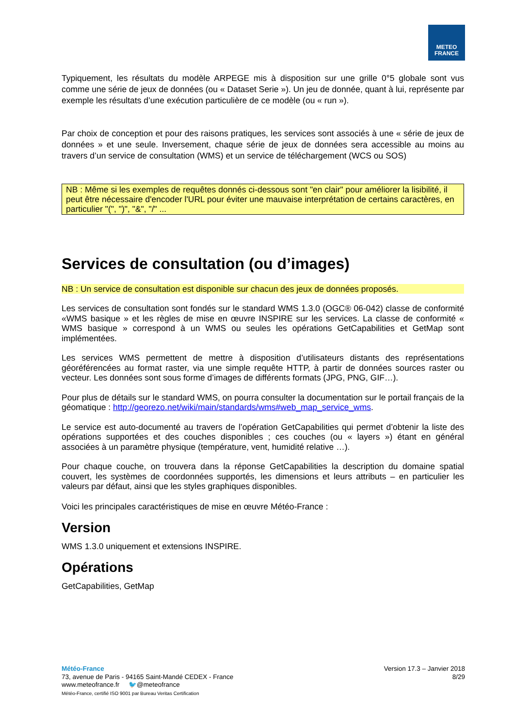METEO
FRANCE
Typiquement, les résultats du modèle ARPEGE mis à disposition sur une grille 0°5 globale sont vus comme une série de jeux de données (ou « Dataset Serie »). Un jeu de donnée, quant à lui, représente par exemple les résultats d’une exécution particulière de ce modèle (ou « run »).
Par choix de conception et pour des raisons pratiques, les services sont associés à une « série de jeux de données » et une seule. Inversement, chaque série de jeux de données sera accessible au moins au travers d’un service de consultation (WMS) et un service de téléchargement (WCS ou SOS)
NB : Même si les exemples de requêtes donnés ci-dessous sont "en clair" pour améliorer la lisibilité, il peut être nécessaire d'encoder l'URL pour éviter une mauvaise interprétation de certains caractères, en particulier "(", ")", "&", "/" ...
Services de consultation (ou d’images)
NB : Un service de consultation est disponible sur chacun des jeux de données proposés.
Les services de consultation sont fondés sur le standard WMS 1.3.0 (OGC® 06-042) classe de conformité «WMS basique » et les règles de mise en œuvre INSPIRE sur les services. La classe de conformité « WMS basique » correspond à un WMS ou seules les opérations GetCapabilities et GetMap sont implémentées.
Les services WMS permettent de mettre à disposition d’utilisateurs distants des représentations géoréférencées au format raster, via une simple requête HTTP, à partir de données sources raster ou vecteur. Les données sont sous forme d’images de différents formats (JPG, PNG, GIF…).
Pour plus de détails sur le standard WMS, on pourra consulter la documentation sur le portail français de la géomatique : http://georezo.net/wiki/main/standards/wms#web_map_service_wms.
Le service est auto-documenté au travers de l’opération GetCapabilities qui permet d’obtenir la liste des opérations supportées et des couches disponibles ; ces couches (ou « layers ») étant en général associées à un paramètre physique (température, vent, humidité relative …).
Pour chaque couche, on trouvera dans la réponse GetCapabilities la description du domaine spatial couvert, les systèmes de coordonnées supportés, les dimensions et leurs attributs – en particulier les valeurs par défaut, ainsi que les styles graphiques disponibles.
Voici les principales caractéristiques de mise en œuvre Météo-France :
Version
WMS 1.3.0 uniquement et extensions INSPIRE.
Opérations
GetCapabilities, GetMap
Météo-France
73, avenue de Paris - 94165 Saint-Mandé CEDEX - France
www.meteofrance.fr 🐦@meteofrance
Météo-France, certifié ISO 9001 par Bureau Veritas Certification
Version 17.3 – Janvier 2018
8/29